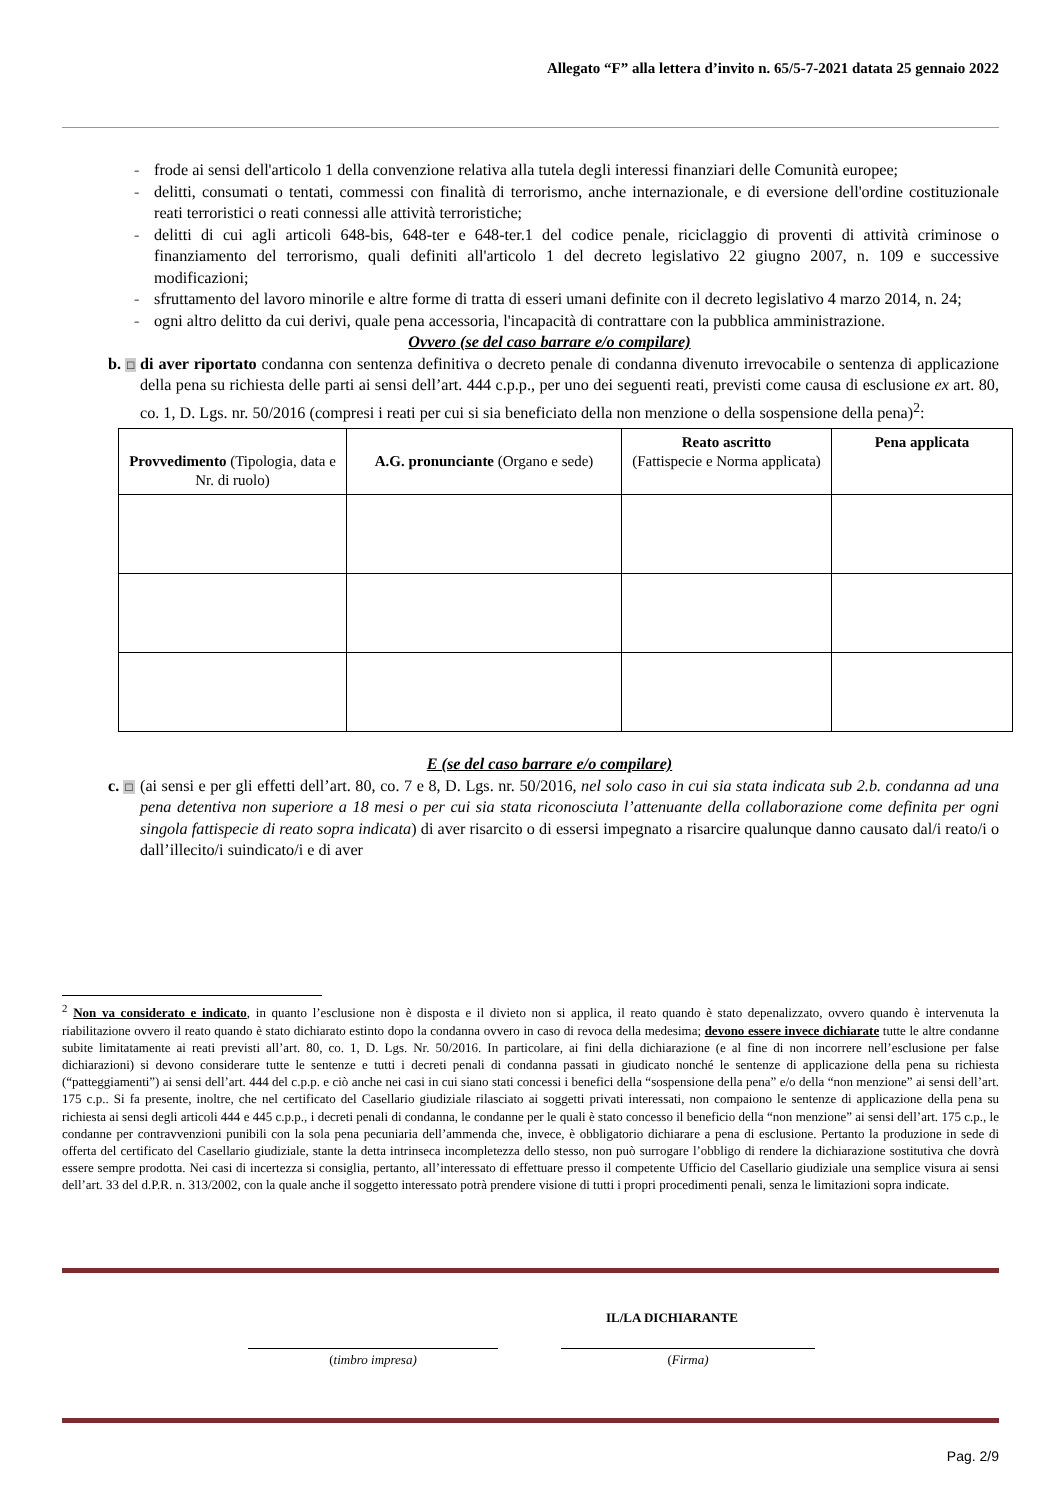Allegato “F” alla lettera d’invito n. 65/5-7-2021 datata 25 gennaio 2022
- frode ai sensi dell'articolo 1 della convenzione relativa alla tutela degli interessi finanziari delle Comunità europee;
- delitti, consumati o tentati, commessi con finalità di terrorismo, anche internazionale, e di eversione dell'ordine costituzionale reati terroristici o reati connessi alle attività terroristiche;
- delitti di cui agli articoli 648-bis, 648-ter e 648-ter.1 del codice penale, riciclaggio di proventi di attività criminose o finanziamento del terrorismo, quali definiti all'articolo 1 del decreto legislativo 22 giugno 2007, n. 109 e successive modificazioni;
- sfruttamento del lavoro minorile e altre forme di tratta di esseri umani definite con il decreto legislativo 4 marzo 2014, n. 24;
- ogni altro delitto da cui derivi, quale pena accessoria, l'incapacità di contrattare con la pubblica amministrazione.
Ovvero (se del caso barrare e/o compilare)
b. □ di aver riportato condanna con sentenza definitiva o decreto penale di condanna divenuto irrevocabile o sentenza di applicazione della pena su richiesta delle parti ai sensi dell’art. 444 c.p.p., per uno dei seguenti reati, previsti come causa di esclusione ex art. 80, co. 1, D. Lgs. nr. 50/2016 (compresi i reati per cui si sia beneficiato della non menzione o della sospensione della pena)<sup>2</sup>:
| Provvedimento (Tipologia, data e Nr. di ruolo) | A.G. pronunciante (Organo e sede) | Reato ascritto (Fattispecie e Norma applicata) | Pena applicata |
| --- | --- | --- | --- |
E (se del caso barrare e/o compilare)
c. □ (ai sensi e per gli effetti dell’art. 80, co. 7 e 8, D. Lgs. nr. 50/2016, nel solo caso in cui sia stata indicata sub 2.b. condanna ad una pena detentiva non superiore a 18 mesi o per cui sia stata riconosciuta l’attenuante della collaborazione come definita per ogni singola fattispecie di reato sopra indicata) di aver risarcito o di essersi impegnato a risarcire qualunque danno causato dal/i reato/i o dall’illecito/i suindicato/i e di aver
<sup>2</sup> Non va considerato e indicato, in quanto l’esclusione non è disposta e il divieto non si applica, il reato quando è stato depenalizzato, ovvero quando è intervenuta la riabilitazione ovvero il reato quando è stato dichiarato estinto dopo la condanna ovvero in caso di revoca della medesima; devono essere invece dichiarate tutte le altre condanne subite limitatamente ai reati previsti all’art. 80, co. 1, D. Lgs. Nr. 50/2016. In particolare, ai fini della dichiarazione (e al fine di non incorrere nell’esclusione per false dichiarazioni) si devono considerare tutte le sentenze e tutti i decreti penali di condanna passati in giudicato nonché le sentenze di applicazione della pena su richiesta (“patteggiamenti”) ai sensi dell’art. 444 del c.p.p. e ciò anche nei casi in cui siano stati concessi i benefici della “sospensione della pena” e/o della “non menzione” ai sensi dell’art. 175 c.p.. Si fa presente, inoltre, che nel certificato del Casellario giudiziale rilasciato ai soggetti privati interessati, non compaiono le sentenze di applicazione della pena su richiesta ai sensi degli articoli 444 e 445 c.p.p., i decreti penali di condanna, le condanne per le quali è stato concesso il beneficio della “non menzione” ai sensi dell’art. 175 c.p., le condanne per contravvenzioni punibili con la sola pena pecuniaria dell’ammenda che, invece, è obbligatorio dichiarare a pena di esclusione. Pertanto la produzione in sede di offerta del certificato del Casellario giudiziale, stante la detta intrinseca incompletezza dello stesso, non può surrogare l’obbligo di rendere la dichiarazione sostitutiva che dovrà essere sempre prodotta. Nei casi di incertezza si consiglia, pertanto, all’interessato di effettuare presso il competente Ufficio del Casellario giudiziale una semplice visura ai sensi dell’art. 33 del d.P.R. n. 313/2002, con la quale anche il soggetto interessato potrà prendere visione di tutti i propri procedimenti penali, senza le limitazioni sopra indicate.
IL/LA DICHIARANTE
(timbro impresa) (Firma)
Pag. 2/9